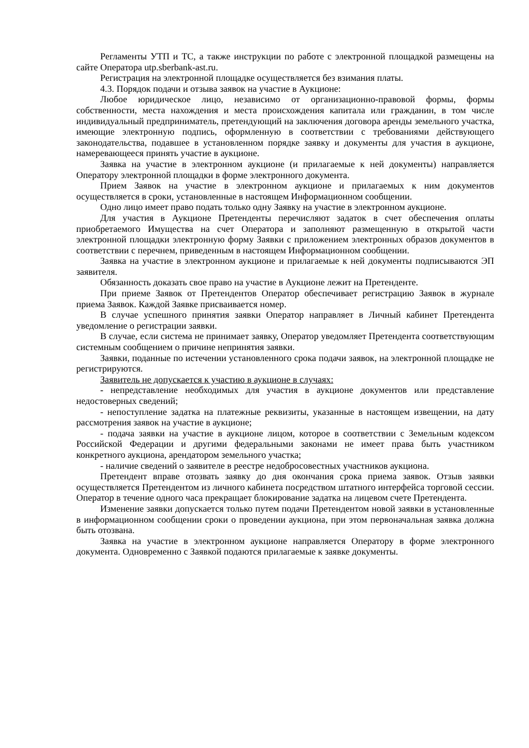Регламенты УТП и ТС, а также инструкции по работе с электронной площадкой размещены на сайте Оператора utp.sberbank-ast.ru.
Регистрация на электронной площадке осуществляется без взимания платы.
4.3. Порядок подачи и отзыва заявок на участие в Аукционе:
Любое юридическое лицо, независимо от организационно-правовой формы, формы собственности, места нахождения и места происхождения капитала или гражданин, в том числе индивидуальный предприниматель, претендующий на заключения договора аренды земельного участка, имеющие электронную подпись, оформленную в соответствии с требованиями действующего законодательства, подавшее в установленном порядке заявку и документы для участия в аукционе, намеревающееся принять участие в аукционе.
Заявка на участие в электронном аукционе (и прилагаемые к ней документы) направляется Оператору электронной площадки в форме электронного документа.
Прием Заявок на участие в электронном аукционе и прилагаемых к ним документов осуществляется в сроки, установленные в настоящем Информационном сообщении.
Одно лицо имеет право подать только одну Заявку на участие в электронном аукционе.
Для участия в Аукционе Претенденты перечисляют задаток в счет обеспечения оплаты приобретаемого Имущества на счет Оператора и заполняют размещенную в открытой части электронной площадки электронную форму Заявки с приложением электронных образов документов в соответствии с перечнем, приведенным в настоящем Информационном сообщении.
Заявка на участие в электронном аукционе и прилагаемые к ней документы подписываются ЭП заявителя.
Обязанность доказать свое право на участие в Аукционе лежит на Претенденте.
При приеме Заявок от Претендентов Оператор обеспечивает регистрацию Заявок в журнале приема Заявок. Каждой Заявке присваивается номер.
В случае успешного принятия заявки Оператор направляет в Личный кабинет Претендента уведомление о регистрации заявки.
В случае, если система не принимает заявку, Оператор уведомляет Претендента соответствующим системным сообщением о причине непринятия заявки.
Заявки, поданные по истечении установленного срока подачи заявок, на электронной площадке не регистрируются.
Заявитель не допускается к участию в аукционе в случаях:
- непредставление необходимых для участия в аукционе документов или представление недостоверных сведений;
- непоступление задатка на платежные реквизиты, указанные в настоящем извещении, на дату рассмотрения заявок на участие в аукционе;
- подача заявки на участие в аукционе лицом, которое в соответствии с Земельным кодексом Российской Федерации и другими федеральными законами не имеет права быть участником конкретного аукциона, арендатором земельного участка;
- наличие сведений о заявителе в реестре недобросовестных участников аукциона.
Претендент вправе отозвать заявку до дня окончания срока приема заявок. Отзыв заявки осуществляется Претендентом из личного кабинета посредством штатного интерфейса торговой сессии. Оператор в течение одного часа прекращает блокирование задатка на лицевом счете Претендента.
Изменение заявки допускается только путем подачи Претендентом новой заявки в установленные в информационном сообщении сроки о проведении аукциона, при этом первоначальная заявка должна быть отозвана.
Заявка на участие в электронном аукционе направляется Оператору в форме электронного документа. Одновременно с Заявкой подаются прилагаемые к заявке документы.